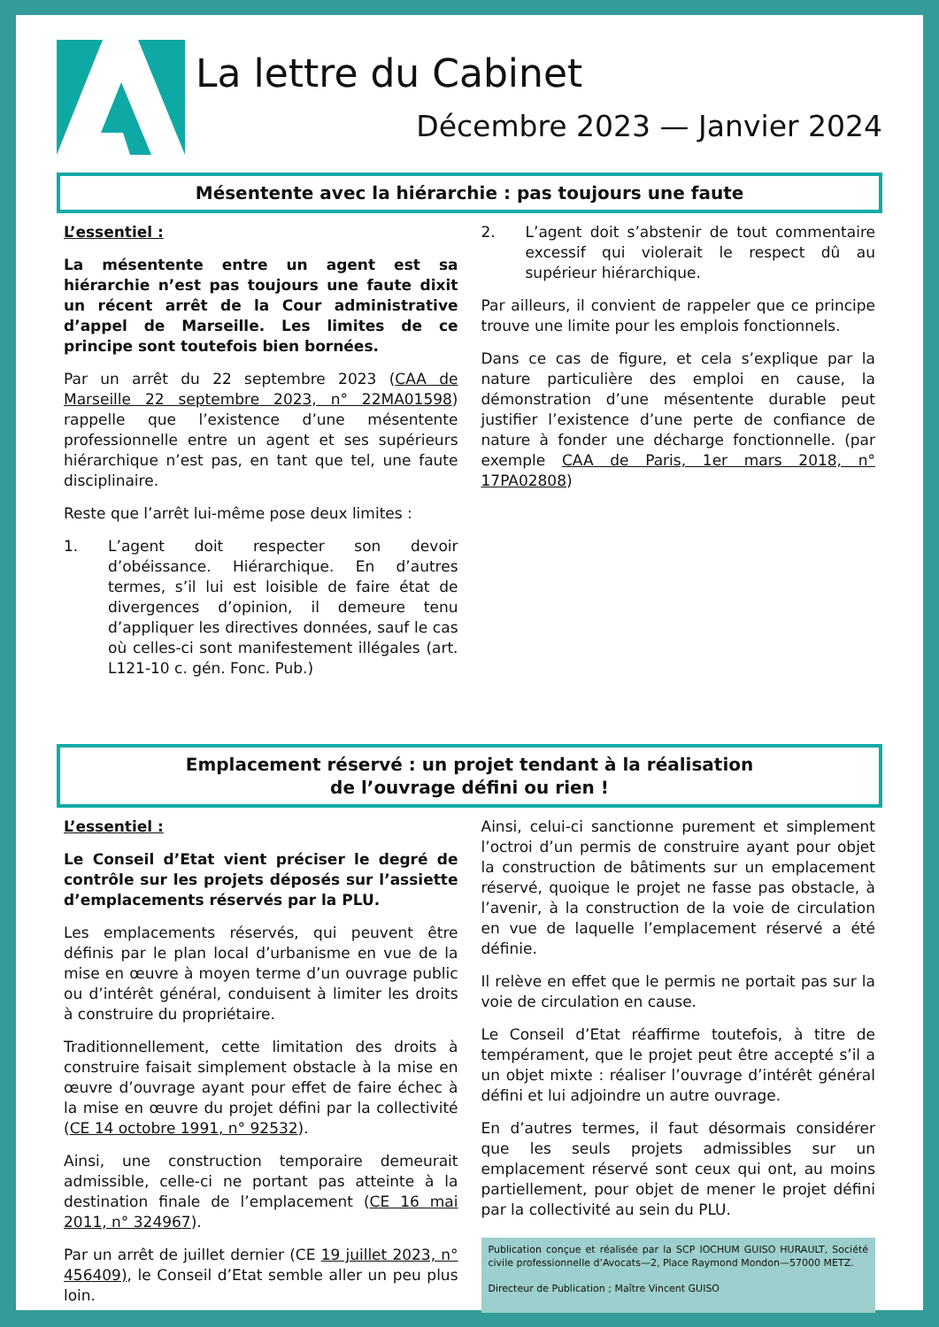La lettre du Cabinet
Décembre 2023 — Janvier 2024
Mésentente avec la hiérarchie : pas toujours une faute
L’essentiel :
La mésentente entre un agent est sa hiérarchie n’est pas toujours une faute dixit un récent arrêt de la Cour administrative d’appel de Marseille. Les limites de ce principe sont toutefois bien bornées.
Par un arrêt du 22 septembre 2023 (CAA de Marseille 22 septembre 2023, n° 22MA01598) rappelle que l’existence d’une mésentente professionnelle entre un agent et ses supérieurs hiérarchique n’est pas, en tant que tel, une faute disciplinaire.
Reste que l’arrêt lui-même pose deux limites :
1. L’agent doit respecter son devoir d’obéissance. Hiérarchique. En d’autres termes, s’il lui est loisible de faire état de divergences d’opinion, il demeure tenu d’appliquer les directives données, sauf le cas où celles-ci sont manifestement illégales (art. L121-10 c. gén. Fonc. Pub.)
2. L’agent doit s’abstenir de tout commentaire excessif qui violerait le respect dû au supérieur hiérarchique.
Par ailleurs, il convient de rappeler que ce principe trouve une limite pour les emplois fonctionnels.
Dans ce cas de figure, et cela s’explique par la nature particulière des emploi en cause, la démonstration d’une mésentente durable peut justifier l’existence d’une perte de confiance de nature à fonder une décharge fonctionnelle. (par exemple CAA de Paris, 1er mars 2018, n° 17PA02808)
Emplacement réservé : un projet tendant à la réalisation
de l’ouvrage défini ou rien !
L’essentiel :
Le Conseil d’Etat vient préciser le degré de contrôle sur les projets déposés sur l’assiette d’emplacements réservés par la PLU.
Les emplacements réservés, qui peuvent être définis par le plan local d’urbanisme en vue de la mise en œuvre à moyen terme d’un ouvrage public ou d’intérêt général, conduisent à limiter les droits à construire du propriétaire.
Traditionnellement, cette limitation des droits à construire faisait simplement obstacle à la mise en œuvre d’ouvrage ayant pour effet de faire échec à la mise en œuvre du projet défini par la collectivité (CE 14 octobre 1991, n° 92532).
Ainsi, une construction temporaire demeurait admissible, celle-ci ne portant pas atteinte à la destination finale de l’emplacement (CE 16 mai 2011, n° 324967).
Par un arrêt de juillet dernier (CE 19 juillet 2023, n° 456409), le Conseil d’Etat semble aller un peu plus loin.
Ainsi, celui-ci sanctionne purement et simplement l’octroi d’un permis de construire ayant pour objet la construction de bâtiments sur un emplacement réservé, quoique le projet ne fasse pas obstacle, à l’avenir, à la construction de la voie de circulation en vue de laquelle l’emplacement réservé a été définie.
Il relève en effet que le permis ne portait pas sur la voie de circulation en cause.
Le Conseil d’Etat réaffirme toutefois, à titre de tempérament, que le projet peut être accepté s’il a un objet mixte : réaliser l’ouvrage d’intérêt général défini et lui adjoindre un autre ouvrage.
En d’autres termes, il faut désormais considérer que les seuls projets admissibles sur un emplacement réservé sont ceux qui ont, au moins partiellement, pour objet de mener le projet défini par la collectivité au sein du PLU.
Publication conçue et réalisée par la SCP IOCHUM GUISO HURAULT, Société civile professionnelle d’Avocats—2, Place Raymond Mondon—57000 METZ.
Directeur de Publication ; Maître Vincent GUISO